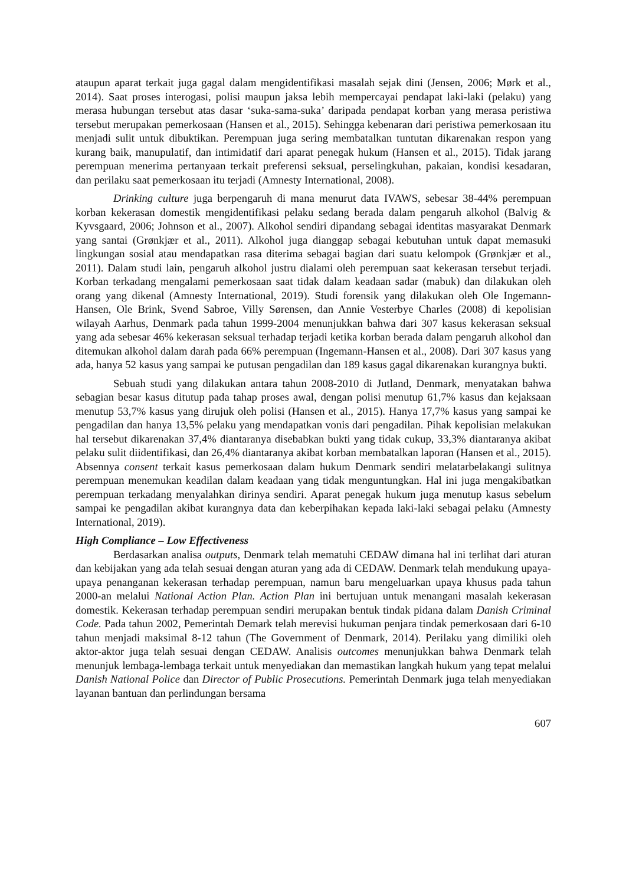ataupun aparat terkait juga gagal dalam mengidentifikasi masalah sejak dini (Jensen, 2006; Mørk et al., 2014). Saat proses interogasi, polisi maupun jaksa lebih mempercayai pendapat laki-laki (pelaku) yang merasa hubungan tersebut atas dasar ‘suka-sama-suka’ daripada pendapat korban yang merasa peristiwa tersebut merupakan pemerkosaan (Hansen et al., 2015). Sehingga kebenaran dari peristiwa pemerkosaan itu menjadi sulit untuk dibuktikan. Perempuan juga sering membatalkan tuntutan dikarenakan respon yang kurang baik, manupulatif, dan intimidatif dari aparat penegak hukum (Hansen et al., 2015). Tidak jarang perempuan menerima pertanyaan terkait preferensi seksual, perselingkuhan, pakaian, kondisi kesadaran, dan perilaku saat pemerkosaan itu terjadi (Amnesty International, 2008).
Drinking culture juga berpengaruh di mana menurut data IVAWS, sebesar 38-44% perempuan korban kekerasan domestik mengidentifikasi pelaku sedang berada dalam pengaruh alkohol (Balvig & Kyvsgaard, 2006; Johnson et al., 2007). Alkohol sendiri dipandang sebagai identitas masyarakat Denmark yang santai (Grønkjær et al., 2011). Alkohol juga dianggap sebagai kebutuhan untuk dapat memasuki lingkungan sosial atau mendapatkan rasa diterima sebagai bagian dari suatu kelompok (Grønkjær et al., 2011). Dalam studi lain, pengaruh alkohol justru dialami oleh perempuan saat kekerasan tersebut terjadi. Korban terkadang mengalami pemerkosaan saat tidak dalam keadaan sadar (mabuk) dan dilakukan oleh orang yang dikenal (Amnesty International, 2019). Studi forensik yang dilakukan oleh Ole Ingemann-Hansen, Ole Brink, Svend Sabroe, Villy Sørensen, dan Annie Vesterbye Charles (2008) di kepolisian wilayah Aarhus, Denmark pada tahun 1999-2004 menunjukkan bahwa dari 307 kasus kekerasan seksual yang ada sebesar 46% kekerasan seksual terhadap terjadi ketika korban berada dalam pengaruh alkohol dan ditemukan alkohol dalam darah pada 66% perempuan (Ingemann-Hansen et al., 2008). Dari 307 kasus yang ada, hanya 52 kasus yang sampai ke putusan pengadilan dan 189 kasus gagal dikarenakan kurangnya bukti.
Sebuah studi yang dilakukan antara tahun 2008-2010 di Jutland, Denmark, menyatakan bahwa sebagian besar kasus ditutup pada tahap proses awal, dengan polisi menutup 61,7% kasus dan kejaksaan menutup 53,7% kasus yang dirujuk oleh polisi (Hansen et al., 2015). Hanya 17,7% kasus yang sampai ke pengadilan dan hanya 13,5% pelaku yang mendapatkan vonis dari pengadilan. Pihak kepolisian melakukan hal tersebut dikarenakan 37,4% diantaranya disebabkan bukti yang tidak cukup, 33,3% diantaranya akibat pelaku sulit diidentifikasi, dan 26,4% diantaranya akibat korban membatalkan laporan (Hansen et al., 2015). Absennya consent terkait kasus pemerkosaan dalam hukum Denmark sendiri melatarbelakangi sulitnya perempuan menemukan keadilan dalam keadaan yang tidak menguntungkan. Hal ini juga mengakibatkan perempuan terkadang menyalahkan dirinya sendiri. Aparat penegak hukum juga menutup kasus sebelum sampai ke pengadilan akibat kurangnya data dan keberpihakan kepada laki-laki sebagai pelaku (Amnesty International, 2019).
High Compliance – Low Effectiveness
Berdasarkan analisa outputs, Denmark telah mematuhi CEDAW dimana hal ini terlihat dari aturan dan kebijakan yang ada telah sesuai dengan aturan yang ada di CEDAW. Denmark telah mendukung upaya-upaya penanganan kekerasan terhadap perempuan, namun baru mengeluarkan upaya khusus pada tahun 2000-an melalui National Action Plan. Action Plan ini bertujuan untuk menangani masalah kekerasan domestik. Kekerasan terhadap perempuan sendiri merupakan bentuk tindak pidana dalam Danish Criminal Code. Pada tahun 2002, Pemerintah Demark telah merevisi hukuman penjara tindak pemerkosaan dari 6-10 tahun menjadi maksimal 8-12 tahun (The Government of Denmark, 2014). Perilaku yang dimiliki oleh aktor-aktor juga telah sesuai dengan CEDAW. Analisis outcomes menunjukkan bahwa Denmark telah menunjuk lembaga-lembaga terkait untuk menyediakan dan memastikan langkah hukum yang tepat melalui Danish National Police dan Director of Public Prosecutions. Pemerintah Denmark juga telah menyediakan layanan bantuan dan perlindungan bersama
607